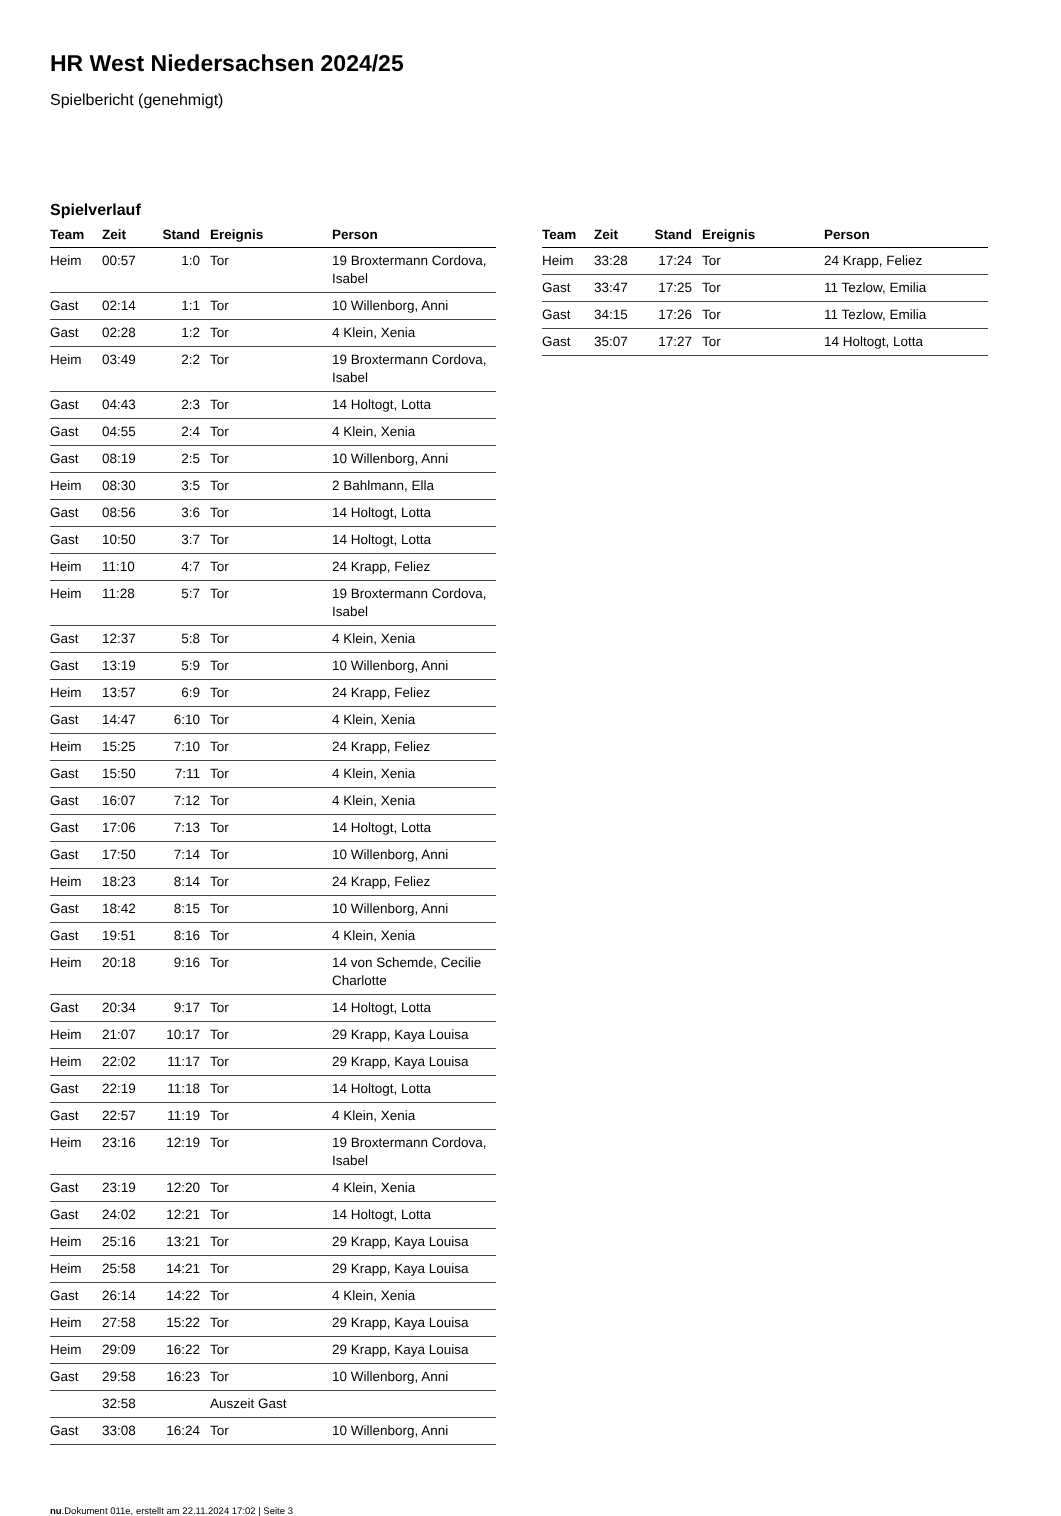HR West Niedersachsen 2024/25
Spielbericht (genehmigt)
Spielverlauf
| Team | Zeit | Stand | Ereignis | Person |
| --- | --- | --- | --- | --- |
| Heim | 00:57 | 1:0 | Tor | 19 Broxtermann Cordova, Isabel |
| Gast | 02:14 | 1:1 | Tor | 10 Willenborg, Anni |
| Gast | 02:28 | 1:2 | Tor | 4 Klein, Xenia |
| Heim | 03:49 | 2:2 | Tor | 19 Broxtermann Cordova, Isabel |
| Gast | 04:43 | 2:3 | Tor | 14 Holtogt, Lotta |
| Gast | 04:55 | 2:4 | Tor | 4 Klein, Xenia |
| Gast | 08:19 | 2:5 | Tor | 10 Willenborg, Anni |
| Heim | 08:30 | 3:5 | Tor | 2 Bahlmann, Ella |
| Gast | 08:56 | 3:6 | Tor | 14 Holtogt, Lotta |
| Gast | 10:50 | 3:7 | Tor | 14 Holtogt, Lotta |
| Heim | 11:10 | 4:7 | Tor | 24 Krapp, Feliez |
| Heim | 11:28 | 5:7 | Tor | 19 Broxtermann Cordova, Isabel |
| Gast | 12:37 | 5:8 | Tor | 4 Klein, Xenia |
| Gast | 13:19 | 5:9 | Tor | 10 Willenborg, Anni |
| Heim | 13:57 | 6:9 | Tor | 24 Krapp, Feliez |
| Gast | 14:47 | 6:10 | Tor | 4 Klein, Xenia |
| Heim | 15:25 | 7:10 | Tor | 24 Krapp, Feliez |
| Gast | 15:50 | 7:11 | Tor | 4 Klein, Xenia |
| Gast | 16:07 | 7:12 | Tor | 4 Klein, Xenia |
| Gast | 17:06 | 7:13 | Tor | 14 Holtogt, Lotta |
| Gast | 17:50 | 7:14 | Tor | 10 Willenborg, Anni |
| Heim | 18:23 | 8:14 | Tor | 24 Krapp, Feliez |
| Gast | 18:42 | 8:15 | Tor | 10 Willenborg, Anni |
| Gast | 19:51 | 8:16 | Tor | 4 Klein, Xenia |
| Heim | 20:18 | 9:16 | Tor | 14 von Schemde, Cecilie Charlotte |
| Gast | 20:34 | 9:17 | Tor | 14 Holtogt, Lotta |
| Heim | 21:07 | 10:17 | Tor | 29 Krapp, Kaya Louisa |
| Heim | 22:02 | 11:17 | Tor | 29 Krapp, Kaya Louisa |
| Gast | 22:19 | 11:18 | Tor | 14 Holtogt, Lotta |
| Gast | 22:57 | 11:19 | Tor | 4 Klein, Xenia |
| Heim | 23:16 | 12:19 | Tor | 19 Broxtermann Cordova, Isabel |
| Gast | 23:19 | 12:20 | Tor | 4 Klein, Xenia |
| Gast | 24:02 | 12:21 | Tor | 14 Holtogt, Lotta |
| Heim | 25:16 | 13:21 | Tor | 29 Krapp, Kaya Louisa |
| Heim | 25:58 | 14:21 | Tor | 29 Krapp, Kaya Louisa |
| Gast | 26:14 | 14:22 | Tor | 4 Klein, Xenia |
| Heim | 27:58 | 15:22 | Tor | 29 Krapp, Kaya Louisa |
| Heim | 29:09 | 16:22 | Tor | 29 Krapp, Kaya Louisa |
| Gast | 29:58 | 16:23 | Tor | 10 Willenborg, Anni |
| | 32:58 | | Auszeit Gast | |
| Gast | 33:08 | 16:24 | Tor | 10 Willenborg, Anni |
| Team | Zeit | Stand | Ereignis | Person |
| --- | --- | --- | --- | --- |
| Heim | 33:28 | 17:24 | Tor | 24 Krapp, Feliez |
| Gast | 33:47 | 17:25 | Tor | 11 Tezlow, Emilia |
| Gast | 34:15 | 17:26 | Tor | 11 Tezlow, Emilia |
| Gast | 35:07 | 17:27 | Tor | 14 Holtogt, Lotta |
nu.Dokument 011e, erstellt am 22.11.2024 17:02 | Seite 3